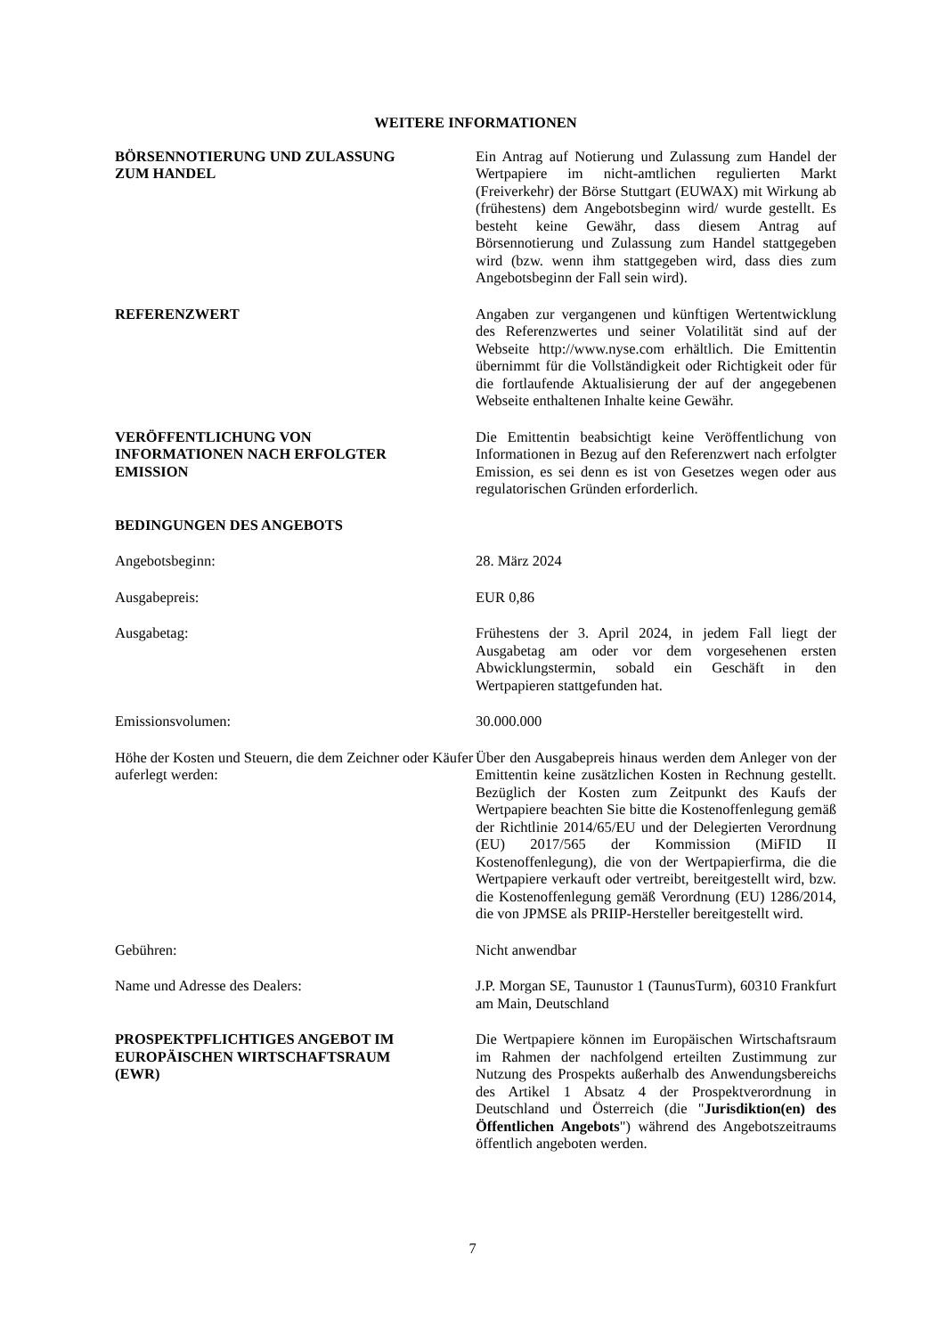WEITERE INFORMATIONEN
BÖRSENNOTIERUNG UND ZULASSUNG
ZUM HANDEL
Ein Antrag auf Notierung und Zulassung zum Handel der Wertpapiere im nicht-amtlichen regulierten Markt (Freiverkehr) der Börse Stuttgart (EUWAX) mit Wirkung ab (frühestens) dem Angebotsbeginn wird/ wurde gestellt. Es besteht keine Gewähr, dass diesem Antrag auf Börsennotierung und Zulassung zum Handel stattgegeben wird (bzw. wenn ihm stattgegeben wird, dass dies zum Angebotsbeginn der Fall sein wird).
REFERENZWERT Angaben zur vergangenen und künftigen Wertentwicklung des Referenzwertes und seiner Volatilität sind auf der Webseite http://www.nyse.com erhältlich. Die Emittentin übernimmt für die Vollständigkeit oder Richtigkeit oder für die fortlaufende Aktualisierung der auf der angegebenen Webseite enthaltenen Inhalte keine Gewähr.
VERÖFFENTLICHUNG VON
INFORMATIONEN NACH ERFOLGTER
EMISSION
Die Emittentin beabsichtigt keine Veröffentlichung von Informationen in Bezug auf den Referenzwert nach erfolgter Emission, es sei denn es ist von Gesetzes wegen oder aus regulatorischen Gründen erforderlich.
BEDINGUNGEN DES ANGEBOTS
Angebotsbeginn: 28. März 2024
Ausgabepreis: EUR 0,86
Ausgabetag: Frühestens der 3. April 2024, in jedem Fall liegt der Ausgabetag am oder vor dem vorgesehenen ersten Abwicklungstermin, sobald ein Geschäft in den Wertpapieren stattgefunden hat.
Emissionsvolumen: 30.000.000
Höhe der Kosten und Steuern, die dem Zeichner oder Käufer auferlegt werden:
Über den Ausgabepreis hinaus werden dem Anleger von der Emittentin keine zusätzlichen Kosten in Rechnung gestellt. Bezüglich der Kosten zum Zeitpunkt des Kaufs der Wertpapiere beachten Sie bitte die Kostenoffenlegung gemäß der Richtlinie 2014/65/EU und der Delegierten Verordnung (EU) 2017/565 der Kommission (MiFID II Kostenoffenlegung), die von der Wertpapierfirma, die die Wertpapiere verkauft oder vertreibt, bereitgestellt wird, bzw. die Kostenoffenlegung gemäß Verordnung (EU) 1286/2014, die von JPMSE als PRIIP-Hersteller bereitgestellt wird.
Gebühren: Nicht anwendbar
Name und Adresse des Dealers: J.P. Morgan SE, Taunustor 1 (TaunusTurm), 60310 Frankfurt am Main, Deutschland
PROSPEKTPFLICHTIGES ANGEBOT IM
EUROPÄISCHEN WIRTSCHAFTSRAUM
(EWR)
Die Wertpapiere können im Europäischen Wirtschaftsraum im Rahmen der nachfolgend erteilten Zustimmung zur Nutzung des Prospekts außerhalb des Anwendungsbereichs des Artikel 1 Absatz 4 der Prospektverordnung in Deutschland und Österreich (die "Jurisdiktion(en) des Öffentlichen Angebots") während des Angebotszeitraums öffentlich angeboten werden.
7